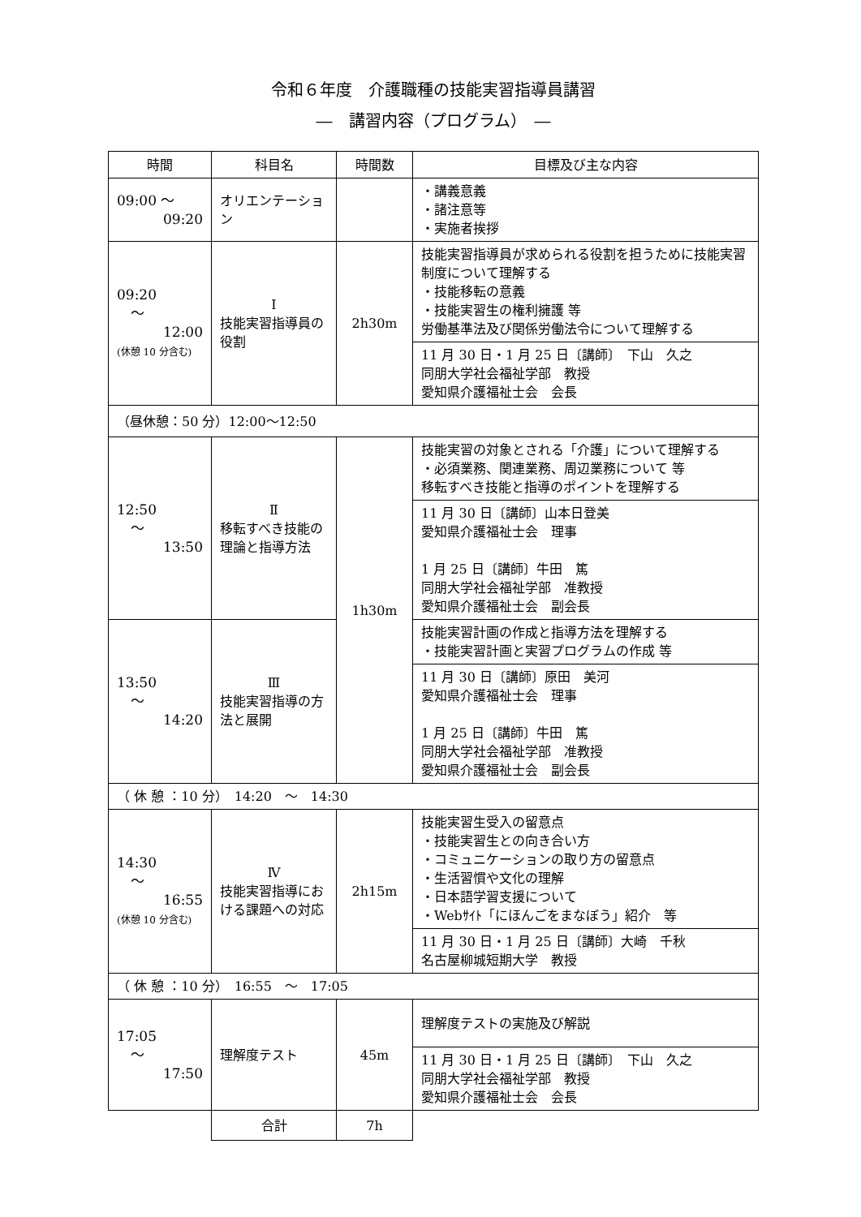令和６年度　介護職種の技能実習指導員講習
―　講習内容（プログラム）　―
| 時間 | 科目名 | 時間数 | 目標及び主な内容 |
| --- | --- | --- | --- |
| 09:00 ～ 09:20 | オリエンテーション | | ・講義意義 ・諸注意等 ・実施者挨拶 |
| 09:20 ～ 12:00 (休憩 10 分含む) | Ⅰ 技能実習指導員の役割 | 2h30m | 技能実習指導員が求められる役割を担うために技能実習制度について理解する ・技能移転の意義 ・技能実習生の権利擁護 等 労働基準法及び関係労働法令について理解する |
| | | | 11 月 30 日・1 月 25 日〔講師〕 下山 久之 同朋大学社会福祉学部 教授 愛知県介護福祉士会 会長 |
| （昼休憩：50 分）12:00～12:50 | | | |
| 12:50 ～ 13:50 | Ⅱ 移転すべき技能の理論と指導方法 | 1h30m | 技能実習の対象とされる「介護」について理解する ・必須業務、関連業務、周辺業務について 等 移転すべき技能と指導のポイントを理解する |
| | | | 11 月 30 日〔講師〕山本日登美 愛知県介護福祉士会 理事 1 月 25 日〔講師〕牛田 篤 同朋大学社会福祉学部 准教授 愛知県介護福祉士会 副会長 |
| 13:50 ～ 14:20 | Ⅲ 技能実習指導の方法と展開 | | 技能実習計画の作成と指導方法を理解する ・技能実習計画と実習プログラムの作成 等 |
| | | | 11 月 30 日〔講師〕原田 美河 愛知県介護福祉士会 理事 1 月 25 日〔講師〕牛田 篤 同朋大学社会福祉学部 准教授 愛知県介護福祉士会 副会長 |
| （ 休 憩 ：10 分） 14:20 ～ 14:30 | | | |
| 14:30 ～ 16:55 (休憩 10 分含む) | Ⅳ 技能実習指導における課題への対応 | 2h15m | 技能実習生受入の留意点 ・技能実習生との向き合い方 ・コミュニケーションの取り方の留意点 ・生活習慣や文化の理解 ・日本語学習支援について ・Webｻｲﾄ「にほんごをまなぼう」紹介 等 |
| | | | 11 月 30 日・1 月 25 日〔講師〕大崎 千秋 名古屋柳城短期大学 教授 |
| （ 休 憩 ：10 分） 16:55 ～ 17:05 | | | |
| 17:05 ～ 17:50 | 理解度テスト | 45m | 理解度テストの実施及び解説 |
| | | | 11 月 30 日・1 月 25 日〔講師〕 下山 久之 同朋大学社会福祉学部 教授 愛知県介護福祉士会 会長 |
| | 合計 | 7h | |